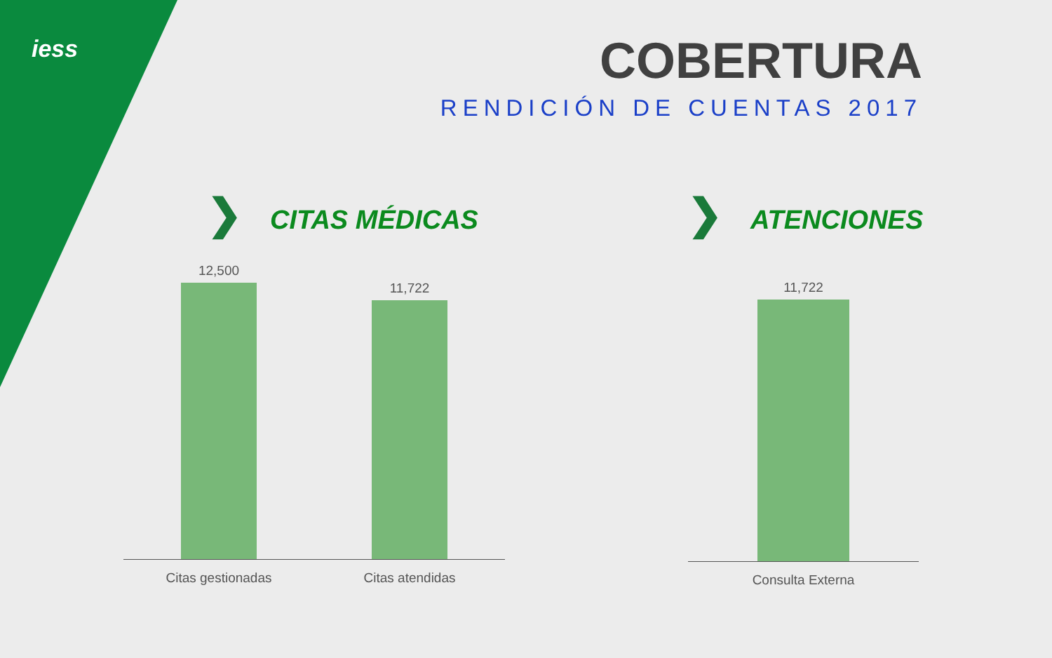iess
COBERTURA
RENDICIÓN DE CUENTAS 2017
❯ CITAS MÉDICAS ❯ ATENCIONES
12,500
11,722
Citas gestionadas Citas atendidas
11,722
Consulta Externa